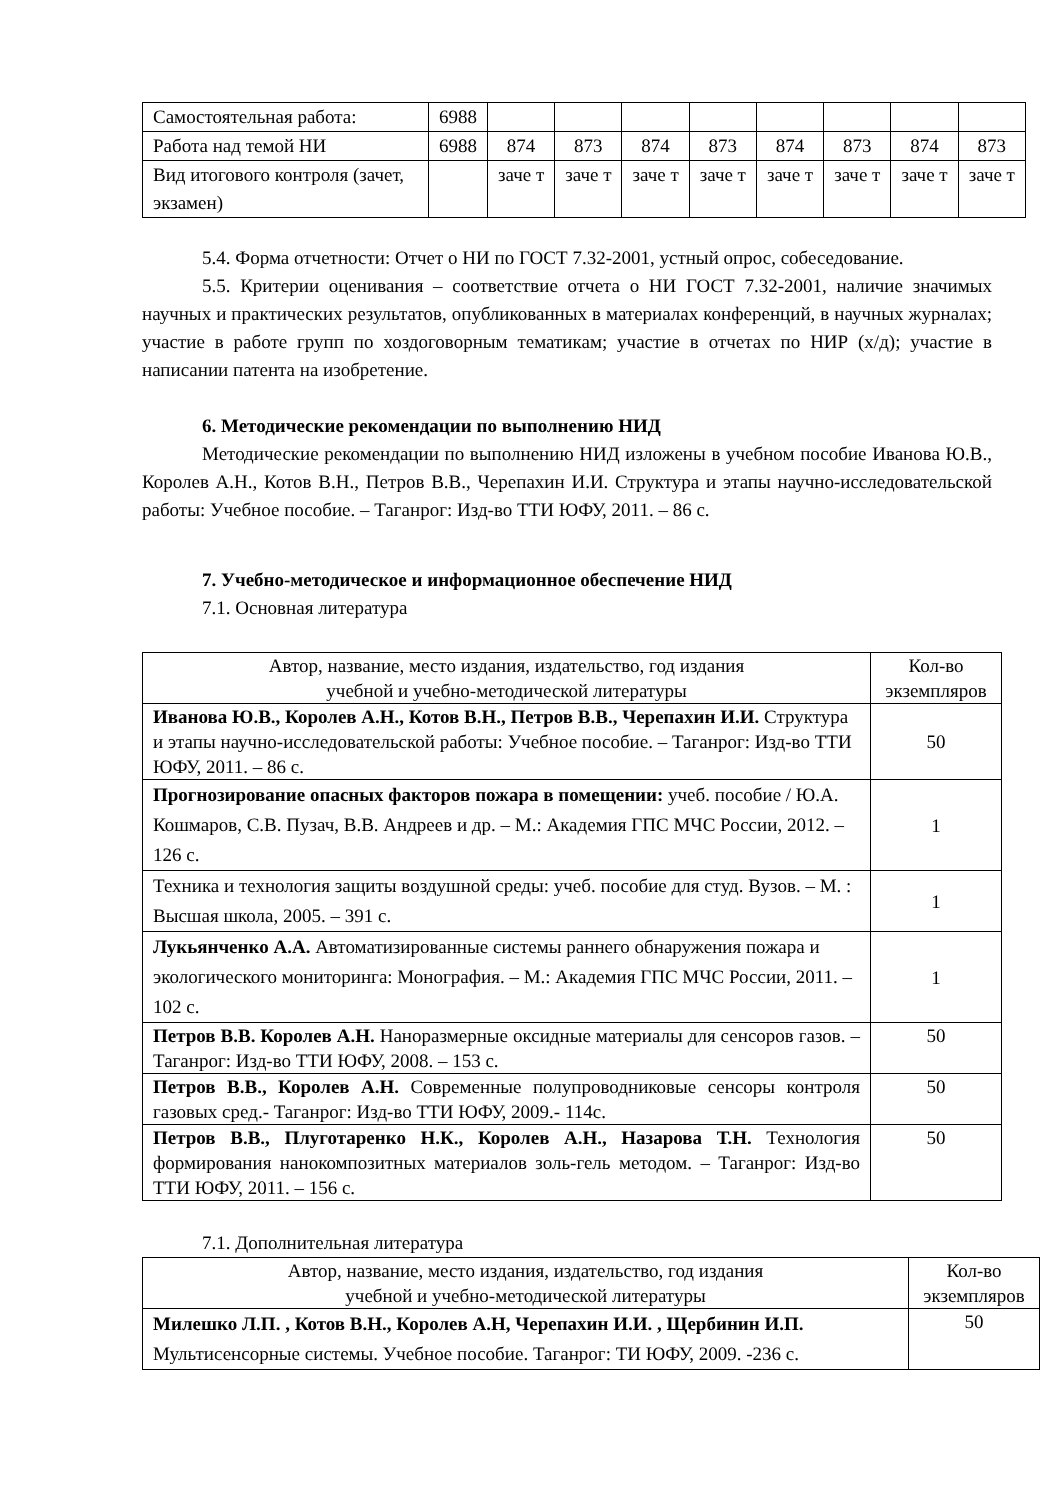| Самостоятельная работа: | 6988 | | | | | | | | |
| Работа над темой НИ | 6988 | 874 | 873 | 874 | 873 | 874 | 873 | 874 | 873 |
| Вид итогового контроля (зачет, экзамен) | | заче т | заче т | заче т | заче т | заче т | заче т | заче т | заче т |
5.4. Форма отчетности: Отчет о НИ по ГОСТ 7.32-2001, устный опрос, собеседование.
5.5. Критерии оценивания – соответствие отчета о НИ ГОСТ 7.32-2001, наличие значимых научных и практических результатов, опубликованных в материалах конференций, в научных журналах; участие в работе групп по хоздоговорным тематикам; участие в отчетах по НИР (х/д); участие в написании патента на изобретение.
6. Методические рекомендации по выполнению НИД
Методические рекомендации по выполнению НИД изложены в учебном пособие Иванова Ю.В., Королев А.Н., Котов В.Н., Петров В.В., Черепахин И.И. Структура и этапы научно-исследовательской работы: Учебное пособие. – Таганрог: Изд-во ТТИ ЮФУ, 2011. – 86 с.
7. Учебно-методическое и информационное обеспечение НИД
7.1. Основная литература
| Автор, название, место издания, издательство, год издания учебной и учебно-методической литературы | Кол-во экземпляров |
| Иванова Ю.В., Королев А.Н., Котов В.Н., Петров В.В., Черепахин И.И. Структура и этапы научно-исследовательской работы: Учебное пособие. – Таганрог: Изд-во ТТИ ЮФУ, 2011. – 86 с. | 50 |
| Прогнозирование опасных факторов пожара в помещении: учеб. пособие / Ю.А. Кошмаров, С.В. Пузач, В.В. Андреев и др. – М.: Академия ГПС МЧС России, 2012. – 126 с. | 1 |
| Техника и технология защиты воздушной среды: учеб. пособие для студ. Вузов. – М. : Высшая школа, 2005. – 391 с. | 1 |
| Лукьянченко А.А. Автоматизированные системы раннего обнаружения пожара и экологического мониторинга: Монография. – М.: Академия ГПС МЧС России, 2011. – 102 с. | 1 |
| Петров В.В. Королев А.Н. Наноразмерные оксидные материалы для сенсоров газов. – Таганрог: Изд-во ТТИ ЮФУ, 2008. – 153 с. | 50 |
| Петров В.В., Королев А.Н. Современные полупроводниковые сенсоры контроля газовых сред.- Таганрог: Изд-во ТТИ ЮФУ, 2009.- 114с. | 50 |
| Петров В.В., Плуготаренко Н.К., Королев А.Н., Назарова Т.Н. Технология формирования нанокомпозитных материалов золь-гель методом. – Таганрог: Изд-во ТТИ ЮФУ, 2011. – 156 с. | 50 |
7.1. Дополнительная литература
| Автор, название, место издания, издательство, год издания учебной и учебно-методической литературы | Кол-во экземпляров |
| Милешко Л.П. , Котов В.Н., Королев А.Н, Черепахин И.И. , Щербинин И.П. Мультисенсорные системы. Учебное пособие. Таганрог: ТИ ЮФУ, 2009. -236 с. | 50 |